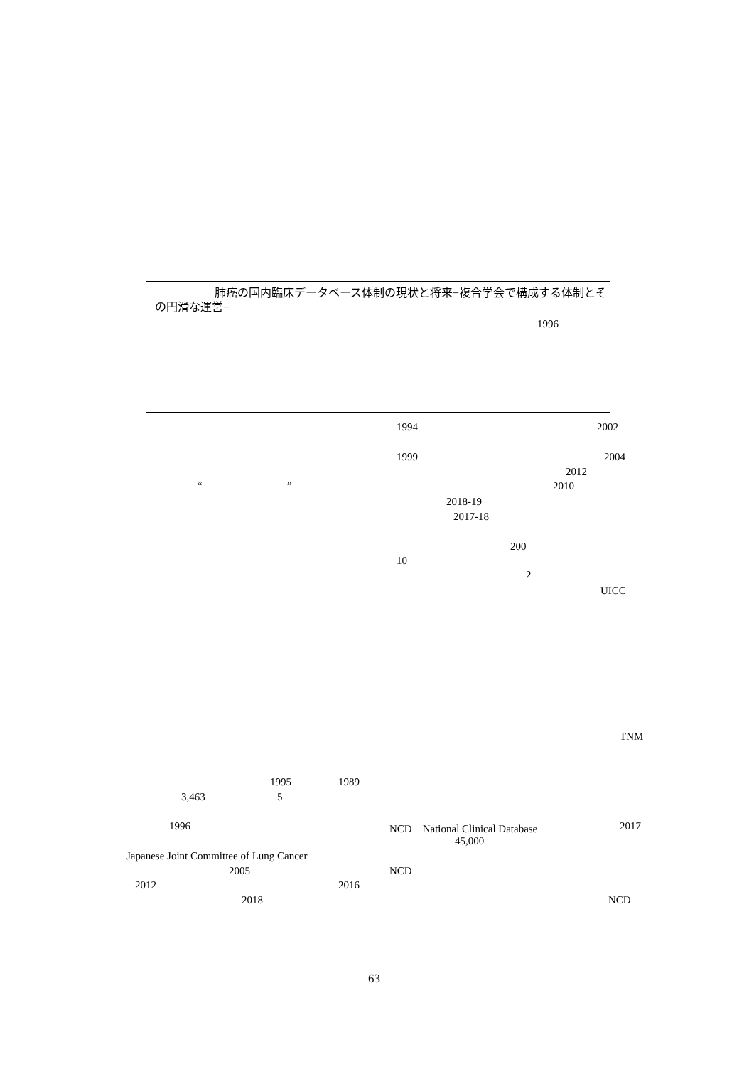肺癌の国内臨床データベース体制の現状と将来−複合学会で構成する体制とその円滑な運営−
1996
1994 2002
1999 2004
2012
“ ” 2010
2018-19
2017-18
200
10
2
UICC
TNM
1995 1989
3,463 5
1996 NCD　National Clinical Database 2017
45,000
Japanese Joint Committee of Lung Cancer
2005 NCD
2012 2016
2018 NCD
63